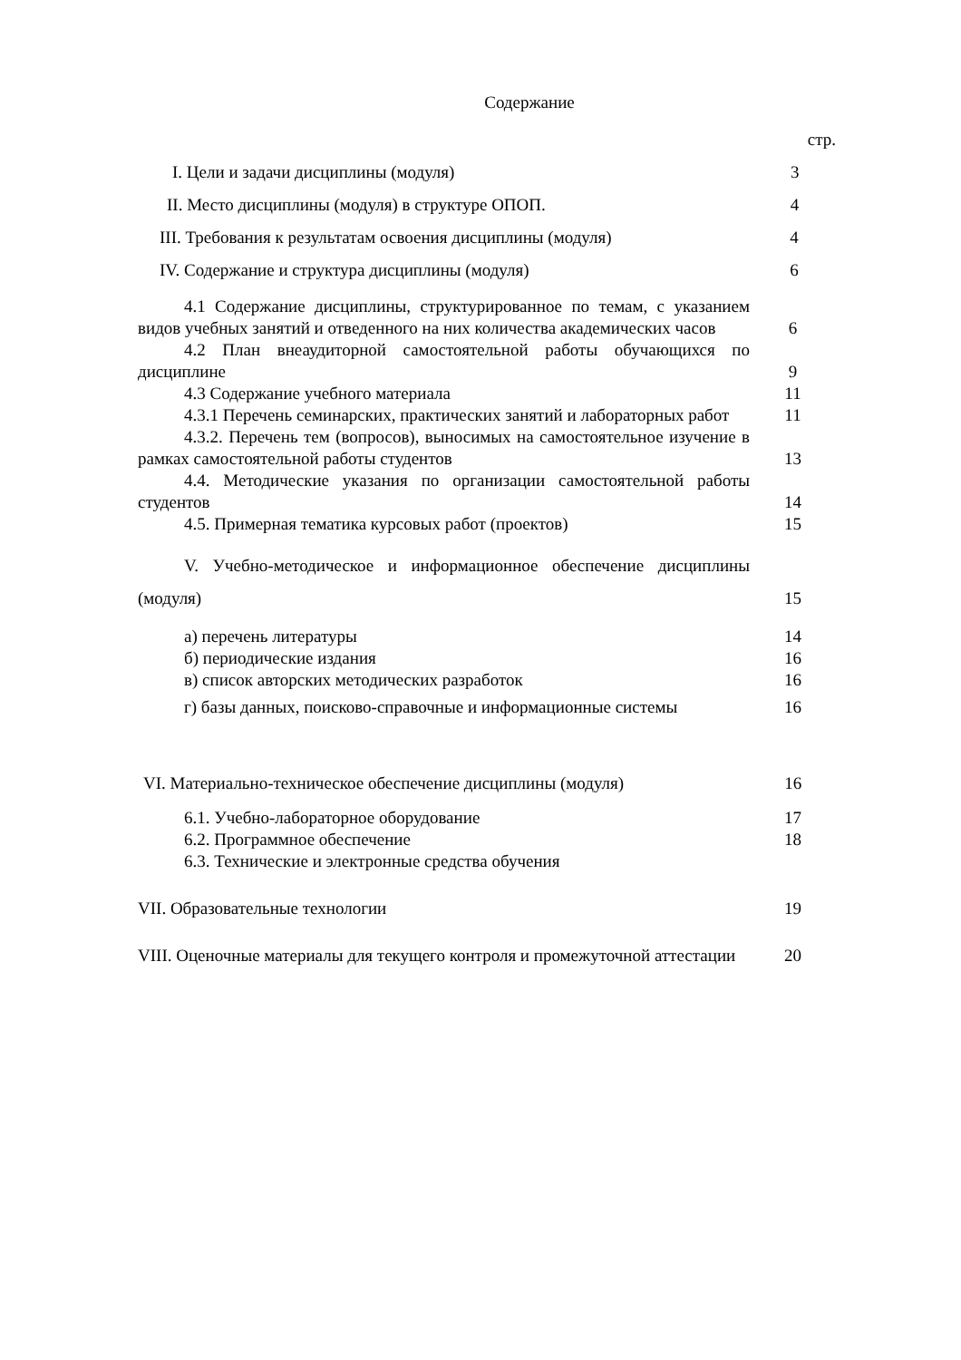Содержание
стр.
I. Цели и задачи дисциплины (модуля) 3
II. Место дисциплины (модуля) в структуре ОПОП. 4
III. Требования к результатам освоения дисциплины (модуля) 4
IV. Содержание и структура дисциплины (модуля) 6
4.1 Содержание дисциплины, структурированное по темам, с указанием видов учебных занятий и отведенного на них количества академических часов
6
4.2 План внеаудиторной самостоятельной работы обучающихся по дисциплине
9
4.3 Содержание учебного материала 11
4.3.1 Перечень семинарских, практических занятий и лабораторных работ
11
4.3.2. Перечень тем (вопросов), выносимых на самостоятельное изучение в рамках самостоятельной работы студентов
13
4.4. Методические указания по организации самостоятельной работы студентов
14
4.5. Примерная тематика курсовых работ (проектов) 15
V. Учебно-методическое и информационное обеспечение дисциплины (модуля)
15
а) перечень литературы 14
б) периодические издания 16
в) список авторских методических разработок 16
г) базы данных, поисково-справочные и информационные системы
16
VI. Материально-техническое обеспечение дисциплины (модуля) 16
6.1. Учебно-лабораторное оборудование 17
6.2. Программное обеспечение 18
6.3. Технические и электронные средства обучения
VII. Образовательные технологии 19
VIII. Оценочные материалы для текущего контроля и промежуточной аттестации
20